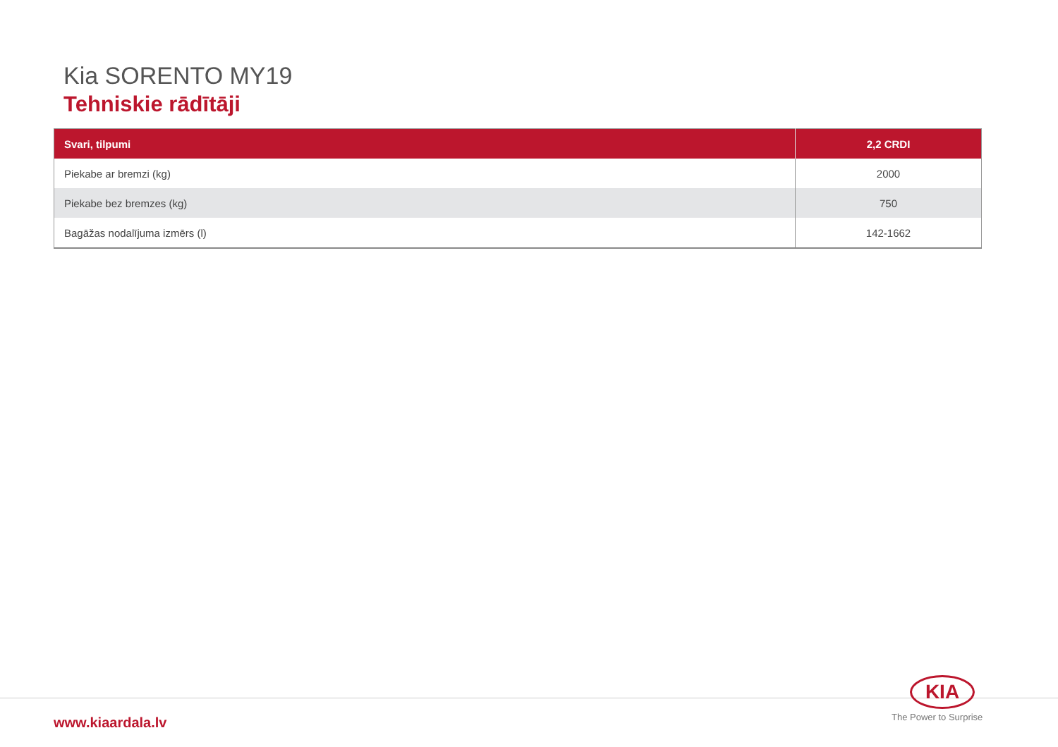Kia SORENTO MY19
Tehniskie rādītāji
| Svari, tilpumi | 2,2 CRDI |
| --- | --- |
| Piekabe ar bremzi (kg) | 2000 |
| Piekabe bez bremzes (kg) | 750 |
| Bagāžas nodalījuma izmērs (l) | 142-1662 |
www.kiaardala.lv
KIA
The Power to Surprise